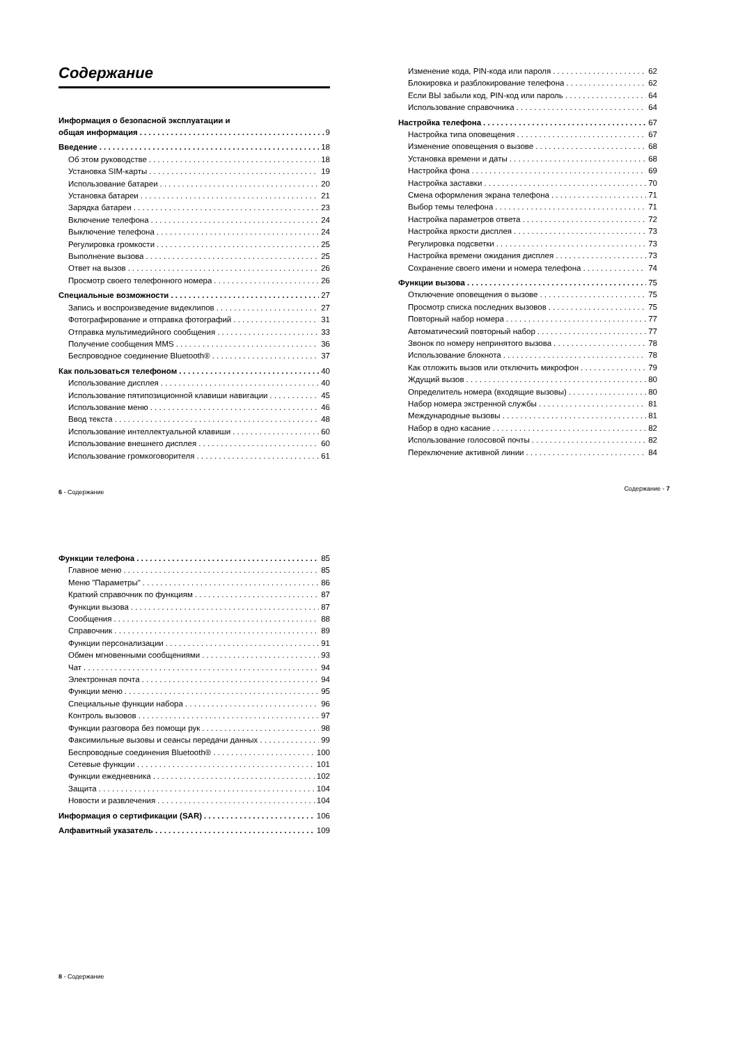Содержание
Информация о безопасной эксплуатации и
общая информация 9
Введение 18
Об этом руководстве 18
Установка SIM-карты 19
Использование батареи 20
Установка батареи 21
Зарядка батареи 23
Включение телефона 24
Выключение телефона 24
Регулировка громкости 25
Выполнение вызова 25
Ответ на вызов 26
Просмотр своего телефонного номера 26
Специальные возможности 27
Запись и воспроизведение видеклипов 27
Фотографирование и отправка фотографий 31
Отправка мультимедийного сообщения 33
Получение сообщения MMS 36
Беспроводное соединение Bluetooth® 37
Как пользоваться телефоном 40
Использование дисплея 40
Использование пятипозиционной клавиши навигации 45
Использование меню 46
Ввод текста 48
Использование интеллектуальной клавиши 60
Использование внешнего дисплея 60
Использование громкоговорителя 61
6 - Содержание
Изменение кода, PIN-кода или пароля 62
Блокировка и разблокирование телефона 62
Если ВЫ забыли код, PIN-код или пароль 64
Использование справочника 64
Настройка телефона 67
Настройка типа оповещения 67
Изменение оповещения о вызове 68
Установка времени и даты 68
Настройка фона 69
Настройка заставки 70
Смена оформления экрана телефона 71
Выбор темы телефона 71
Настройка параметров ответа 72
Настройка яркости дисплея 73
Регулировка подсветки 73
Настройка времени ожидания дисплея 73
Сохранение своего имени и номера телефона 74
Функции вызова 75
Отключение оповещения о вызове 75
Просмотр списка последних вызовов 75
Повторный набор номера 77
Автоматический повторный набор 77
Звонок по номеру непринятого вызова 78
Использование блокнота 78
Как отложить вызов или отключить микрофон 79
Ждущий вызов 80
Определитель номера (входящие вызовы) 80
Набор номера экстренной службы 81
Международные вызовы 81
Набор в одно касание 82
Использование голосовой почты 82
Переключение активной линии 84
Содержание - 7
Функции телефона 85
Главное меню 85
Меню "Параметры" 86
Краткий справочник по функциям 87
Функции вызова 87
Сообщения 88
Справочник 89
Функции персонализации 91
Обмен мгновенными сообщениями 93
Чат 94
Электронная почта 94
Функции меню 95
Специальные функции набора 96
Контроль вызовов 97
Функции разговора без помощи рук 98
Факсимильные вызовы и сеансы передачи данных 99
Беспроводные соединения Bluetooth® 100
Сетевые функции 101
Функции ежедневника 102
Защита 104
Новости и развлечения 104
Информация о сертификации (SAR) 106
Алфавитный указатель 109
8 - Содержание